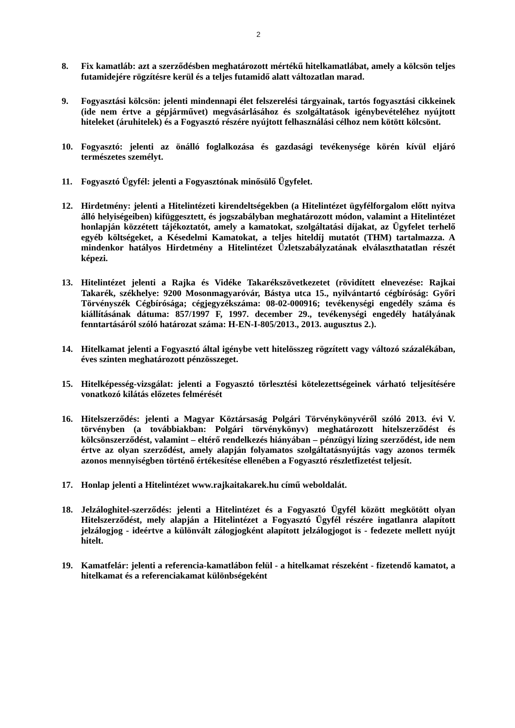2
8. Fix kamatláb: azt a szerződésben meghatározott mértékű hitelkamatlábat, amely a kölcsön teljes futamidejére rögzítésre kerül és a teljes futamidő alatt változatlan marad.
9. Fogyasztási kölcsön: jelenti mindennapi élet felszerelési tárgyainak, tartós fogyasztási cikkeinek (ide nem értve a gépjárművet) megvásárlásához és szolgáltatások igénybevételéhez nyújtott hiteleket (áruhitelek) és a Fogyasztó részére nyújtott felhasználási célhoz nem kötött kölcsönt.
10. Fogyasztó: jelenti az önálló foglalkozása és gazdasági tevékenysége körén kívül eljáró természetes személyt.
11. Fogyasztó Ügyfél: jelenti a Fogyasztónak minősülő Ügyfelet.
12. Hirdetmény: jelenti a Hitelintézeti kirendeltségekben (a Hitelintézet ügyfélforgalom előtt nyitva álló helyiségeiben) kifüggesztett, és jogszabályban meghatározott módon, valamint a Hitelintézet honlapján közzétett tájékoztatót, amely a kamatokat, szolgáltatási díjakat, az Ügyfelet terhelő egyéb költségeket, a Késedelmi Kamatokat, a teljes hiteldíj mutatót (THM) tartalmazza. A mindenkor hatályos Hirdetmény a Hitelintézet Üzletszabályzatának elválaszthatatlan részét képezi.
13. Hitelintézet jelenti a Rajka és Vidéke Takarékszövetkezetet (rövidített elnevezése: Rajkai Takarék, székhelye: 9200 Mosonmagyaróvár, Bástya utca 15., nyilvántartó cégbíróság: Győri Törvényszék Cégbírósága; cégjegyzékszáma: 08-02-000916; tevékenységi engedély száma és kiállításának dátuma: 857/1997 F, 1997. december 29., tevékenységi engedély hatályának fenntartásáról szóló határozat száma: H-EN-I-805/2013., 2013. augusztus 2.).
14. Hitelkamat jelenti a Fogyasztó által igénybe vett hitelösszeg rögzített vagy változó százalékában, éves szinten meghatározott pénzösszeget.
15. Hitelképesség-vizsgálat: jelenti a Fogyasztó törlesztési kötelezettségeinek várható teljesítésére vonatkozó kilátás előzetes felmérését
16. Hitelszerződés: jelenti a Magyar Köztársaság Polgári Törvénykönyvéről szóló 2013. évi V. törvényben (a továbbiakban: Polgári törvénykönyv) meghatározott hitelszerződést és kölcsönszerződést, valamint – eltérő rendelkezés hiányában – pénzügyi lízing szerződést, ide nem értve az olyan szerződést, amely alapján folyamatos szolgáltatásnyújtás vagy azonos termék azonos mennyiségben történő értékesítése ellenében a Fogyasztó részletfizetést teljesít.
17. Honlap jelenti a Hitelintézet www.rajkaitakarek.hu című weboldalát.
18. Jelzáloghitel-szerződés: jelenti a Hitelintézet és a Fogyasztó Ügyfél között megkötött olyan Hitelszerződést, mely alapján a Hitelintézet a Fogyasztó Ügyfél részére ingatlanra alapított jelzálogjog - ideértve a különvált zálogjogként alapított jelzálogjogot is - fedezete mellett nyújt hitelt.
19. Kamatfelár: jelenti a referencia-kamatlábon felül - a hitelkamat részeként - fizetendő kamatot, a hitelkamat és a referenciakamat különbségeként